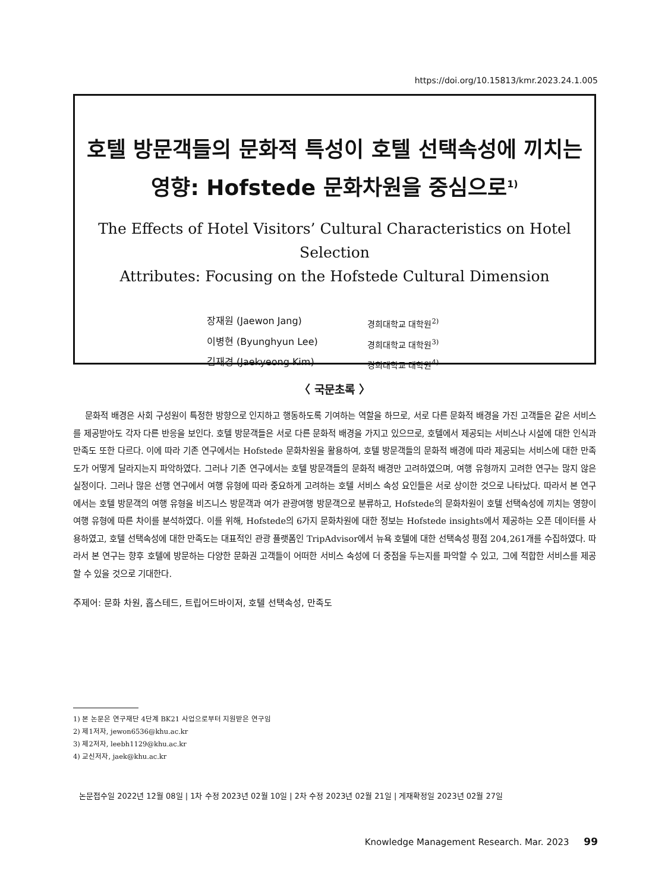https://doi.org/10.15813/kmr.2023.24.1.005
호텔 방문객들의 문화적 특성이 호텔 선택속성에 끼치는
영향: Hofstede 문화차원을 중심으로<sup>1)</sup>
The Effects of Hotel Visitors’ Cultural Characteristics on Hotel Selection
Attributes: Focusing on the Hofstede Cultural Dimension
장재원 (Jaewon Jang) 경희대학교 대학원<sup>2)</sup>
이병현 (Byunghyun Lee) 경희대학교 대학원<sup>3)</sup>
김재경 (Jaekyeong Kim) 경희대학교 대학원<sup>4)</sup>
〈 국문초록 〉
문화적 배경은 사회 구성원이 특정한 방향으로 인지하고 행동하도록 기여하는 역할을 하므로, 서로 다른 문화적 배경을 가진 고객들은 같은 서비스를 제공받아도 각자 다른 반응을 보인다. 호텔 방문객들은 서로 다른 문화적 배경을 가지고 있으므로, 호텔에서 제공되는 서비스나 시설에 대한 인식과 만족도 또한 다르다. 이에 따라 기존 연구에서는 Hofstede 문화차원을 활용하여, 호텔 방문객들의 문화적 배경에 따라 제공되는 서비스에 대한 만족도가 어떻게 달라지는지 파악하였다. 그러나 기존 연구에서는 호텔 방문객들의 문화적 배경만 고려하였으며, 여행 유형까지 고려한 연구는 많지 않은 실정이다. 그러나 많은 선행 연구에서 여행 유형에 따라 중요하게 고려하는 호텔 서비스 속성 요인들은 서로 상이한 것으로 나타났다. 따라서 본 연구에서는 호텔 방문객의 여행 유형을 비즈니스 방문객과 여가 관광여행 방문객으로 분류하고, Hofstede의 문화차원이 호텔 선택속성에 끼치는 영향이 여행 유형에 따른 차이를 분석하였다. 이를 위해, Hofstede의 6가지 문화차원에 대한 정보는 Hofstede insights에서 제공하는 오픈 데이터를 사용하였고, 호텔 선택속성에 대한 만족도는 대표적인 관광 플랫폼인 TripAdvisor에서 뉴욕 호텔에 대한 선택속성 평점 204,261개를 수집하였다. 따라서 본 연구는 향후 호텔에 방문하는 다양한 문화권 고객들이 어떠한 서비스 속성에 더 중점을 두는지를 파악할 수 있고, 그에 적합한 서비스를 제공할 수 있을 것으로 기대한다.
주제어: 문화 차원, 홉스테드, 트립어드바이저, 호텔 선택속성, 만족도
1) 본 논문은 연구재단 4단계 BK21 사업으로부터 지원받은 연구임
2) 제1저자, jewon6536@khu.ac.kr
3) 제2저자, leebh1129@khu.ac.kr
4) 교신저자, jaek@khu.ac.kr
논문접수일 2022년 12월 08일 | 1차 수정 2023년 02월 10일 | 2차 수정 2023년 02월 21일 | 게재확정일 2023년 02월 27일
Knowledge Management Research. Mar. 2023 99